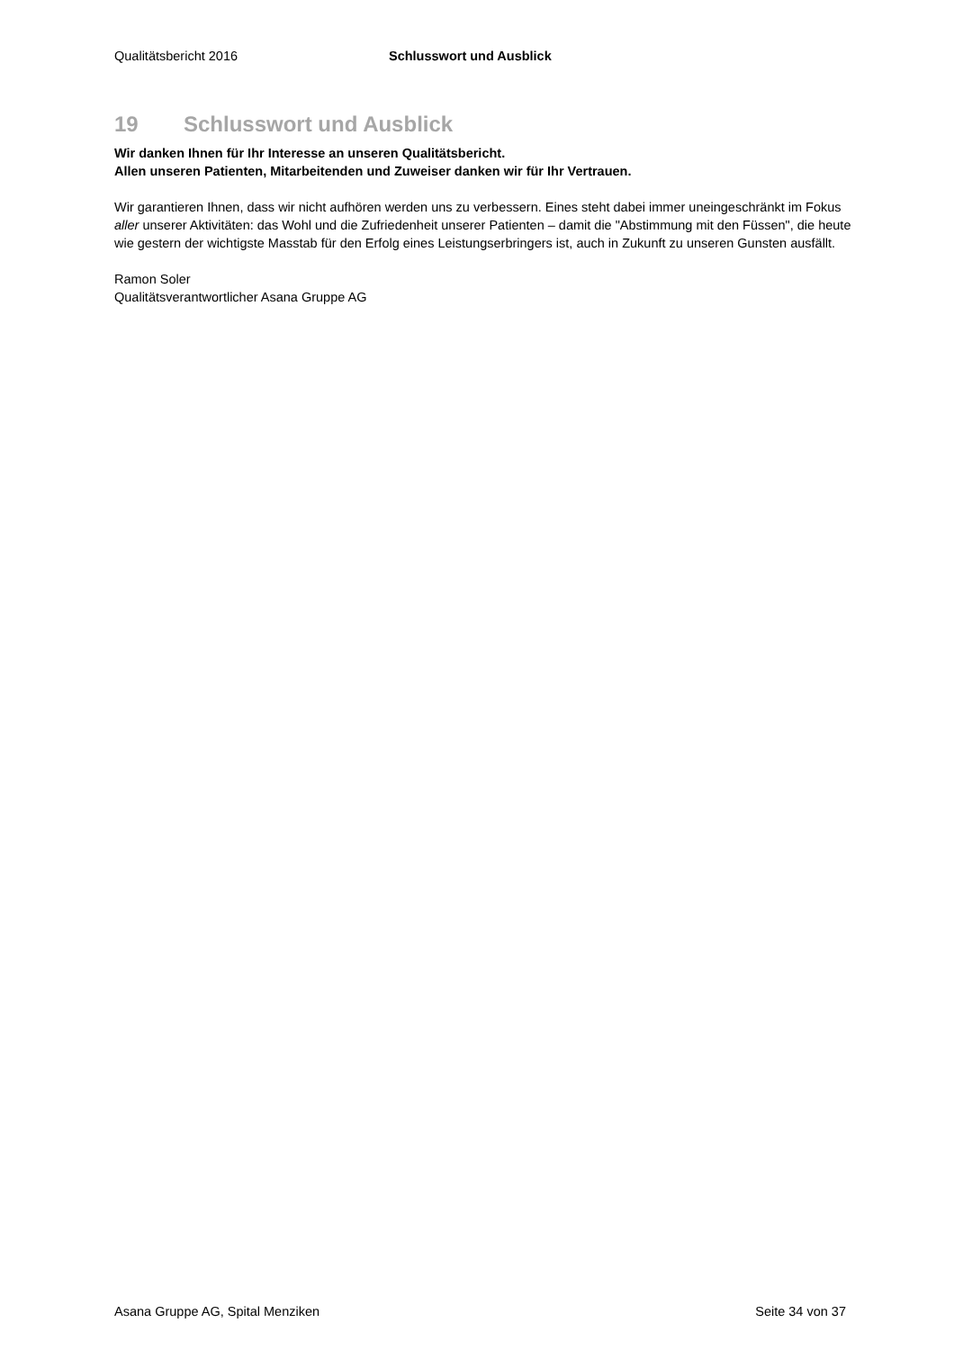Qualitätsbericht 2016 Schlusswort und Ausblick
19 Schlusswort und Ausblick
Wir danken Ihnen für Ihr Interesse an unseren Qualitätsbericht.
Allen unseren Patienten, Mitarbeitenden und Zuweiser danken wir für Ihr Vertrauen.
Wir garantieren Ihnen, dass wir nicht aufhören werden uns zu verbessern. Eines steht dabei immer uneingeschränkt im Fokus aller unserer Aktivitäten: das Wohl und die Zufriedenheit unserer Patienten – damit die "Abstimmung mit den Füssen", die heute wie gestern der wichtigste Masstab für den Erfolg eines Leistungserbringers ist, auch in Zukunft zu unseren Gunsten ausfällt.
Ramon Soler
Qualitätsverantwortlicher Asana Gruppe AG
Asana Gruppe AG, Spital Menziken Seite 34 von 37